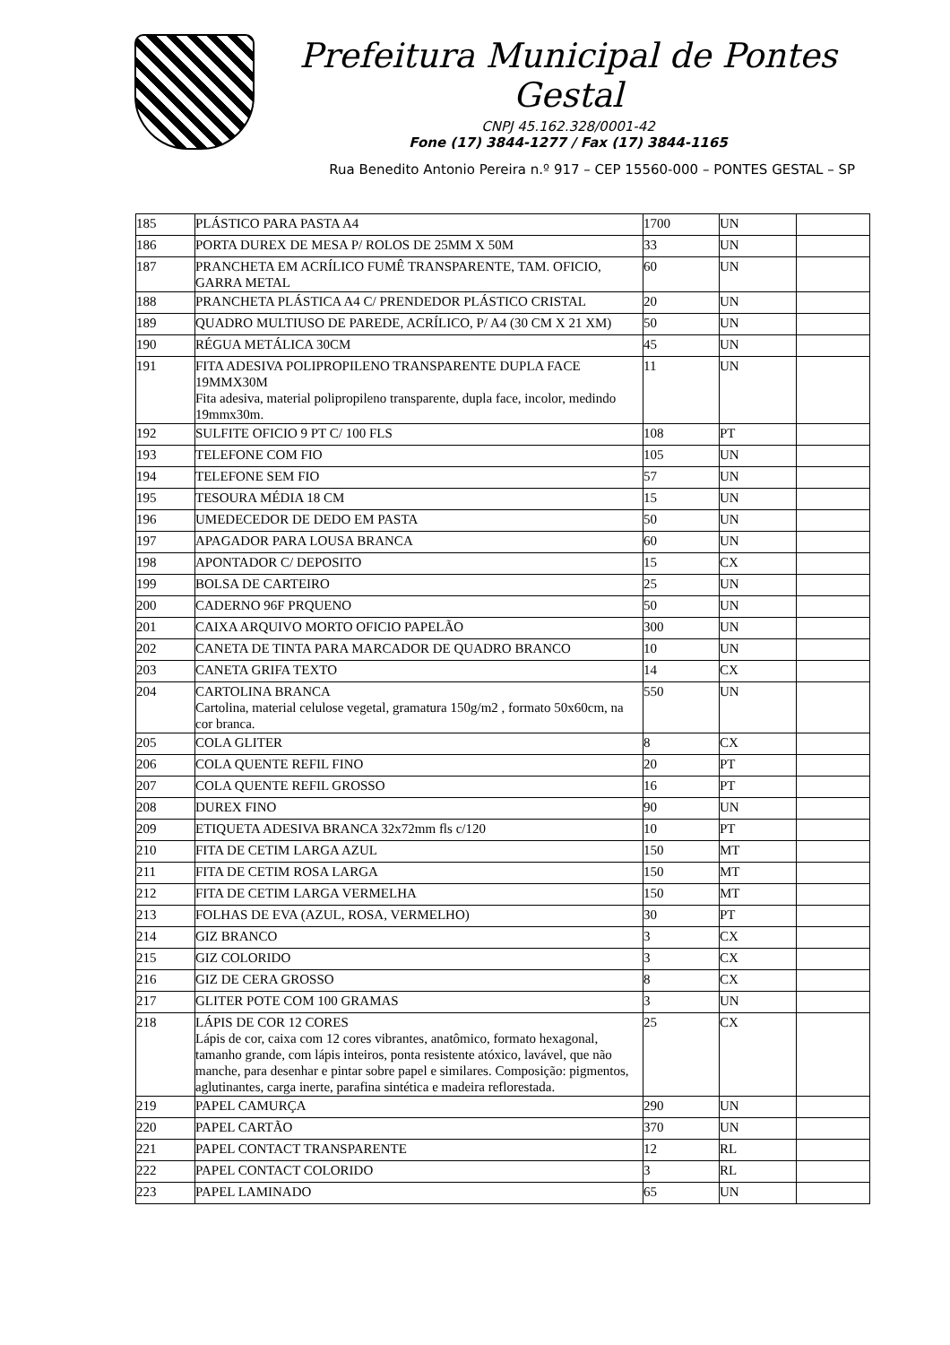Prefeitura Municipal de Pontes Gestal
CNPJ 45.162.328/0001-42
Fone (17) 3844-1277 / Fax (17) 3844-1165
Rua Benedito Antonio Pereira n.º 917 – CEP 15560-000 – PONTES GESTAL – SP
| 185 | PLÁSTICO PARA PASTA A4 | 1700 | UN | |
| 186 | PORTA DUREX DE MESA P/ ROLOS DE 25MM X 50M | 33 | UN | |
| 187 | PRANCHETA EM ACRÍLICO FUMÊ TRANSPARENTE, TAM. OFICIO, GARRA METAL | 60 | UN | |
| 188 | PRANCHETA PLÁSTICA A4 C/ PRENDEDOR PLÁSTICO CRISTAL | 20 | UN | |
| 189 | QUADRO MULTIUSO DE PAREDE, ACRÍLICO, P/ A4 (30 CM X 21 XM) | 50 | UN | |
| 190 | RÉGUA METÁLICA 30CM | 45 | UN | |
| 191 | FITA ADESIVA POLIPROPILENO TRANSPARENTE DUPLA FACE 19MMX30M Fita adesiva, material polipropileno transparente, dupla face, incolor, medindo 19mmx30m. | 11 | UN | |
| 192 | SULFITE OFICIO 9 PT C/ 100 FLS | 108 | PT | |
| 193 | TELEFONE COM FIO | 105 | UN | |
| 194 | TELEFONE SEM FIO | 57 | UN | |
| 195 | TESOURA MÉDIA 18 CM | 15 | UN | |
| 196 | UMEDECEDOR DE DEDO EM PASTA | 50 | UN | |
| 197 | APAGADOR PARA LOUSA BRANCA | 60 | UN | |
| 198 | APONTADOR C/ DEPOSITO | 15 | CX | |
| 199 | BOLSA DE CARTEIRO | 25 | UN | |
| 200 | CADERNO 96F PRQUENO | 50 | UN | |
| 201 | CAIXA ARQUIVO MORTO OFICIO PAPELÃO | 300 | UN | |
| 202 | CANETA DE TINTA PARA MARCADOR DE QUADRO BRANCO | 10 | UN | |
| 203 | CANETA GRIFA TEXTO | 14 | CX | |
| 204 | CARTOLINA BRANCA Cartolina, material celulose vegetal, gramatura 150g/m2 , formato 50x60cm, na cor branca. | 550 | UN | |
| 205 | COLA GLITER | 8 | CX | |
| 206 | COLA QUENTE REFIL FINO | 20 | PT | |
| 207 | COLA QUENTE REFIL GROSSO | 16 | PT | |
| 208 | DUREX FINO | 90 | UN | |
| 209 | ETIQUETA ADESIVA BRANCA 32x72mm fls c/120 | 10 | PT | |
| 210 | FITA DE CETIM LARGA AZUL | 150 | MT | |
| 211 | FITA DE CETIM ROSA LARGA | 150 | MT | |
| 212 | FITA DE CETIM LARGA VERMELHA | 150 | MT | |
| 213 | FOLHAS DE EVA (AZUL, ROSA, VERMELHO) | 30 | PT | |
| 214 | GIZ BRANCO | 3 | CX | |
| 215 | GIZ COLORIDO | 3 | CX | |
| 216 | GIZ DE CERA GROSSO | 8 | CX | |
| 217 | GLITER POTE COM 100 GRAMAS | 3 | UN | |
| 218 | LÁPIS DE COR 12 CORES Lápis de cor, caixa com 12 cores vibrantes, anatômico, formato hexagonal, tamanho grande, com lápis inteiros, ponta resistente atóxico, lavável, que não manche, para desenhar e pintar sobre papel e similares. Composição: pigmentos, aglutinantes, carga inerte, parafina sintética e madeira reflorestada. | 25 | CX | |
| 219 | PAPEL CAMURÇA | 290 | UN | |
| 220 | PAPEL CARTÃO | 370 | UN | |
| 221 | PAPEL CONTACT TRANSPARENTE | 12 | RL | |
| 222 | PAPEL CONTACT COLORIDO | 3 | RL | |
| 223 | PAPEL LAMINADO | 65 | UN | |